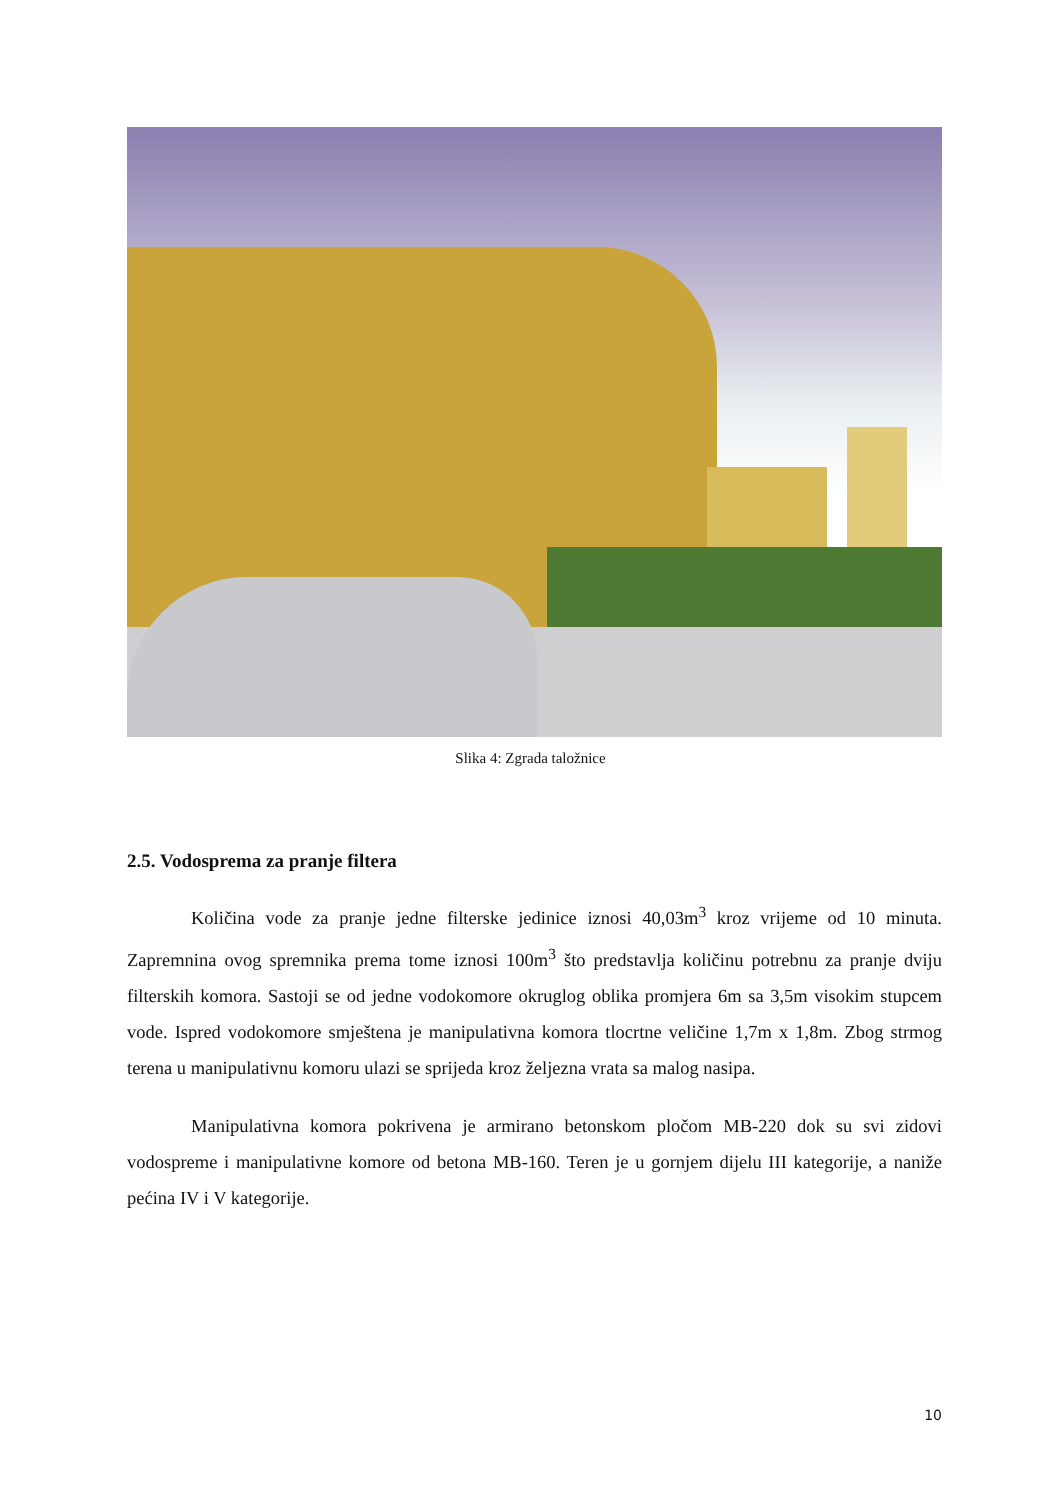Slika 4: Zgrada taložnice
2.5. Vodosprema za pranje filtera
Količina vode za pranje jedne filterske jedinice iznosi 40,03m<sup>3</sup> kroz vrijeme od 10 minuta. Zapremnina ovog spremnika prema tome iznosi 100m<sup>3</sup> što predstavlja količinu potrebnu za pranje dviju filterskih komora. Sastoji se od jedne vodokomore okruglog oblika promjera 6m sa 3,5m visokim stupcem vode. Ispred vodokomore smještena je manipulativna komora tlocrtne veličine 1,7m x 1,8m. Zbog strmog terena u manipulativnu komoru ulazi se sprijeda kroz željezna vrata sa malog nasipa.
Manipulativna komora pokrivena je armirano betonskom pločom MB-220 dok su svi zidovi vodospreme i manipulativne komore od betona MB-160. Teren je u gornjem dijelu III kategorije, a naniže pećina IV i V kategorije.
10